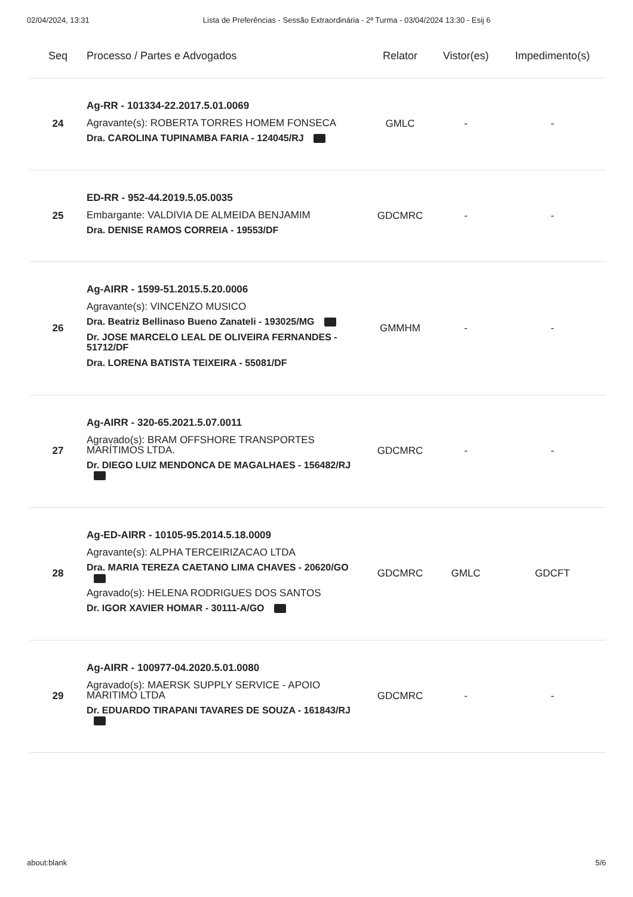02/04/2024, 13:31 Lista de Preferências - Sessão Extraordinária - 2ª Turma - 03/04/2024 13:30 - Esij 6
| Seq | Processo / Partes e Advogados | Relator | Vistor(es) | Impedimento(s) |
| --- | --- | --- | --- | --- |
| 24 | Ag-RR - 101334-22.2017.5.01.0069 Agravante(s): ROBERTA TORRES HOMEM FONSECA Dra. CAROLINA TUPINAMBA FARIA - 124045/RJ | GMLC | - | - |
| 25 | ED-RR - 952-44.2019.5.05.0035 Embargante: VALDIVIA DE ALMEIDA BENJAMIM Dra. DENISE RAMOS CORREIA - 19553/DF | GDCMRC | - | - |
| 26 | Ag-AIRR - 1599-51.2015.5.20.0006 Agravante(s): VINCENZO MUSICO Dra. Beatriz Bellinaso Bueno Zanateli - 193025/MG Dr. JOSE MARCELO LEAL DE OLIVEIRA FERNANDES - 51712/DF Dra. LORENA BATISTA TEIXEIRA - 55081/DF | GMMHM | - | - |
| 27 | Ag-AIRR - 320-65.2021.5.07.0011 Agravado(s): BRAM OFFSHORE TRANSPORTES MARÍTIMOS LTDA. Dr. DIEGO LUIZ MENDONCA DE MAGALHAES - 156482/RJ | GDCMRC | - | - |
| 28 | Ag-ED-AIRR - 10105-95.2014.5.18.0009 Agravante(s): ALPHA TERCEIRIZACAO LTDA Dra. MARIA TEREZA CAETANO LIMA CHAVES - 20620/GO Agravado(s): HELENA RODRIGUES DOS SANTOS Dr. IGOR XAVIER HOMAR - 30111-A/GO | GDCMRC | GMLC | GDCFT |
| 29 | Ag-AIRR - 100977-04.2020.5.01.0080 Agravado(s): MAERSK SUPPLY SERVICE - APOIO MARITIMO LTDA Dr. EDUARDO TIRAPANI TAVARES DE SOUZA - 161843/RJ | GDCMRC | - | - |
about:blank 5/6